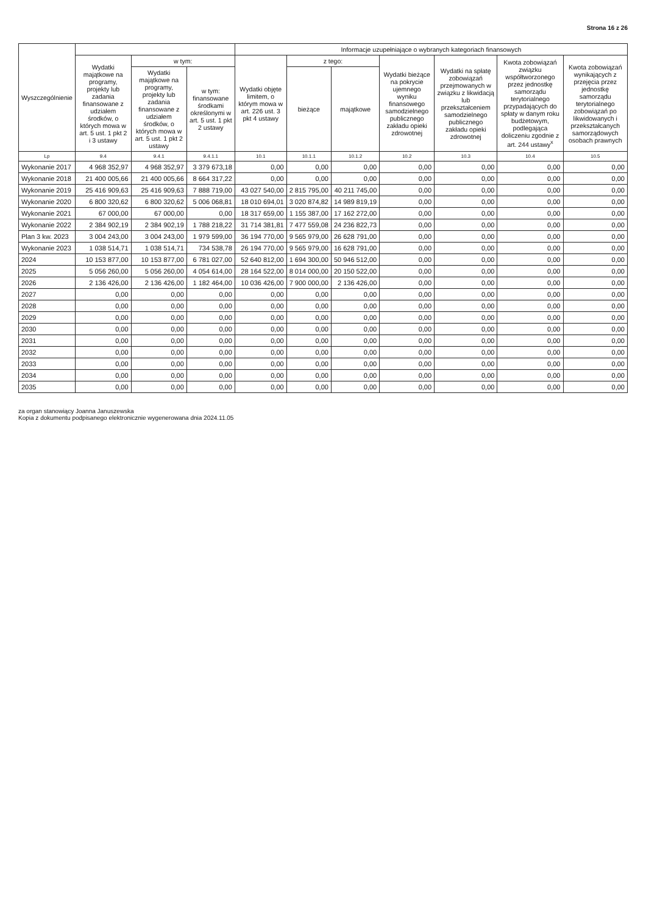Strona 16 z 26
| Wyszczególnienie | | | | Informacje uzupełniające o wybranych kategoriach finansowych | | | | | | |
| --- | --- | --- | --- | --- | --- | --- | --- | --- | --- | --- |
| | Wydatki majątkowe na programy, projekty lub zadania finansowane z udziałem środków, o których mowa w art. 5 ust. 1 pkt 2 i 3 ustawy | w tym: | | Wydatki objęte limitem, o którym mowa w art. 226 ust. 3 pkt 4 ustawy | z tego: | | Wydatki bieżące na pokrycie ujemnego wyniku finansowego samodzielnego publicznego zakładu opieki zdrowotnej | Wydatki na spłatę zobowiązań przejmowanych w związku z likwidacją lub przekształceniem samodzielnego publicznego zakładu opieki zdrowotnej | Kwota zobowiązań związku współtworzonego przez jednostkę samorządu terytorialnego przypadających do spłaty w danym roku budżetowym, podlegająca doliczeniu zgodnie z art. 244 ustawy<sup>x</sup> | Kwota zobowiązań wynikających z przejęcia przez jednostkę samorządu terytorialnego zobowiązań po likwidowanych i przekształcanych samorządowych osobach prawnych |
| | | Wydatki majątkowe na programy, projekty lub zadania finansowane z udziałem środków, o których mowa w art. 5 ust. 1 pkt 2 ustawy | w tym: finansowane środkami określonymi w art. 5 ust. 1 pkt 2 ustawy | | bieżące | majątkowe | | | | |
| Lp | 9.4 | 9.4.1 | 9.4.1.1 | 10.1 | 10.1.1 | 10.1.2 | 10.2 | 10.3 | 10.4 | 10.5 |
| Wykonanie 2017 | 4 968 352,97 | 4 968 352,97 | 3 379 673,18 | 0,00 | 0,00 | 0,00 | 0,00 | 0,00 | 0,00 | 0,00 |
| Wykonanie 2018 | 21 400 005,66 | 21 400 005,66 | 8 664 317,22 | 0,00 | 0,00 | 0,00 | 0,00 | 0,00 | 0,00 | 0,00 |
| Wykonanie 2019 | 25 416 909,63 | 25 416 909,63 | 7 888 719,00 | 43 027 540,00 | 2 815 795,00 | 40 211 745,00 | 0,00 | 0,00 | 0,00 | 0,00 |
| Wykonanie 2020 | 6 800 320,62 | 6 800 320,62 | 5 006 068,81 | 18 010 694,01 | 3 020 874,82 | 14 989 819,19 | 0,00 | 0,00 | 0,00 | 0,00 |
| Wykonanie 2021 | 67 000,00 | 67 000,00 | 0,00 | 18 317 659,00 | 1 155 387,00 | 17 162 272,00 | 0,00 | 0,00 | 0,00 | 0,00 |
| Wykonanie 2022 | 2 384 902,19 | 2 384 902,19 | 1 788 218,22 | 31 714 381,81 | 7 477 559,08 | 24 236 822,73 | 0,00 | 0,00 | 0,00 | 0,00 |
| Plan 3 kw. 2023 | 3 004 243,00 | 3 004 243,00 | 1 979 599,00 | 36 194 770,00 | 9 565 979,00 | 26 628 791,00 | 0,00 | 0,00 | 0,00 | 0,00 |
| Wykonanie 2023 | 1 038 514,71 | 1 038 514,71 | 734 538,78 | 26 194 770,00 | 9 565 979,00 | 16 628 791,00 | 0,00 | 0,00 | 0,00 | 0,00 |
| 2024 | 10 153 877,00 | 10 153 877,00 | 6 781 027,00 | 52 640 812,00 | 1 694 300,00 | 50 946 512,00 | 0,00 | 0,00 | 0,00 | 0,00 |
| 2025 | 5 056 260,00 | 5 056 260,00 | 4 054 614,00 | 28 164 522,00 | 8 014 000,00 | 20 150 522,00 | 0,00 | 0,00 | 0,00 | 0,00 |
| 2026 | 2 136 426,00 | 2 136 426,00 | 1 182 464,00 | 10 036 426,00 | 7 900 000,00 | 2 136 426,00 | 0,00 | 0,00 | 0,00 | 0,00 |
| 2027 | 0,00 | 0,00 | 0,00 | 0,00 | 0,00 | 0,00 | 0,00 | 0,00 | 0,00 | 0,00 |
| 2028 | 0,00 | 0,00 | 0,00 | 0,00 | 0,00 | 0,00 | 0,00 | 0,00 | 0,00 | 0,00 |
| 2029 | 0,00 | 0,00 | 0,00 | 0,00 | 0,00 | 0,00 | 0,00 | 0,00 | 0,00 | 0,00 |
| 2030 | 0,00 | 0,00 | 0,00 | 0,00 | 0,00 | 0,00 | 0,00 | 0,00 | 0,00 | 0,00 |
| 2031 | 0,00 | 0,00 | 0,00 | 0,00 | 0,00 | 0,00 | 0,00 | 0,00 | 0,00 | 0,00 |
| 2032 | 0,00 | 0,00 | 0,00 | 0,00 | 0,00 | 0,00 | 0,00 | 0,00 | 0,00 | 0,00 |
| 2033 | 0,00 | 0,00 | 0,00 | 0,00 | 0,00 | 0,00 | 0,00 | 0,00 | 0,00 | 0,00 |
| 2034 | 0,00 | 0,00 | 0,00 | 0,00 | 0,00 | 0,00 | 0,00 | 0,00 | 0,00 | 0,00 |
| 2035 | 0,00 | 0,00 | 0,00 | 0,00 | 0,00 | 0,00 | 0,00 | 0,00 | 0,00 | 0,00 |
za organ stanowiący Joanna Januszewska
Kopia z dokumentu podpisanego elektronicznie wygenerowana dnia 2024.11.05